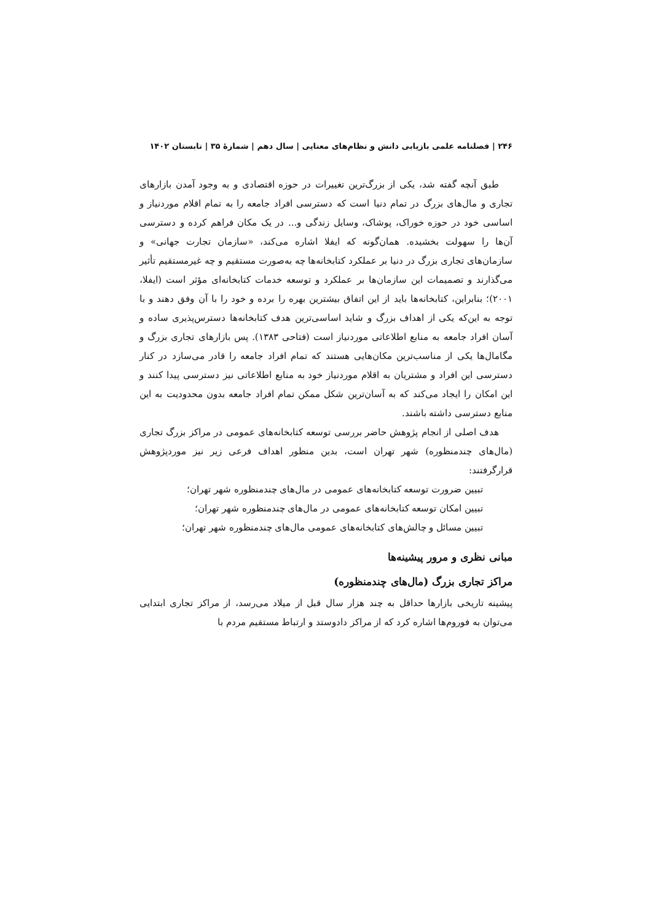۲۴۶ | فصلنامه علمی بازیابی دانش و نظام‌های معنایی | سال دهم | شمارهٔ ۳۵ | تابستان ۱۴۰۲
طبق آنچه گفته شد، یکی از بزرگ‌ترین تغییرات در حوزه اقتصادی و به وجود آمدن بازارهای تجاری و مال‌های بزرگ در تمام دنیا است که دسترسی افراد جامعه را به تمام اقلام موردنیاز و اساسی خود در حوزه خوراک، پوشاک، وسایل زندگی و... در یک مکان فراهم کرده و دسترسی آن‌ها را سهولت بخشیده. همان‌گونه که ایفلا اشاره می‌کند، «سازمان تجارت جهانی» و سازمان‌های تجاری بزرگ در دنیا بر عملکرد کتابخانه‌ها چه به‌صورت مستقیم و چه غیرمستقیم تأثیر می‌گذارند و تصمیمات این سازمان‌ها بر عملکرد و توسعه خدمات کتابخانه‌ای مؤثر است (ایفلا، ۲۰۰۱)؛ بنابراین، کتابخانه‌ها باید از این اتفاق بیشترین بهره را برده و خود را با آن وفق دهند و با توجه به این‌که یکی از اهداف بزرگ و شاید اساسی‌ترین هدف کتابخانه‌ها دسترس‌پذیری ساده و آسان افراد جامعه به منابع اطلاعاتی موردنیاز است (فتاحی ۱۳۸۳). پس بازارهای تجاری بزرگ و مگامال‌ها یکی از مناسب‌ترین مکان‌هایی هستند که تمام افراد جامعه را قادر می‌سازد در کنار دسترسی این افراد و مشتریان به اقلام موردنیاز خود به منابع اطلاعاتی نیز دسترسی پیدا کنند و این امکان را ایجاد می‌کند که به آسان‌ترین شکل ممکن تمام افراد جامعه بدون محدودیت به این منابع دسترسی داشته باشند.
هدف اصلی از انجام پژوهش حاضر بررسی توسعه کتابخانه‌های عمومی در مراکز بزرگ تجاری (مال‌های چندمنظوره) شهر تهران است، بدین منظور اهداف فرعی زیر نیز موردپژوهش قرارگرفتند:
تبیین ضرورت توسعه کتابخانه‌های عمومی در مال‌های چندمنظوره شهر تهران؛
تبیین امکان توسعه کتابخانه‌های عمومی در مال‌های چندمنظوره شهر تهران؛
تبیین مسائل و چالش‌های کتابخانه‌های عمومی مال‌های چندمنظوره شهر تهران؛
مبانی نظری و مرور پیشینه‌ها
مراکز تجاری بزرگ (مال‌های چندمنظوره)
پیشینه تاریخی بازارها حداقل به چند هزار سال قبل از میلاد می‌رسد، از مراکز تجاری ابتدایی می‌توان به فوروم‌ها اشاره کرد که از مراکز دادوستد و ارتباط مستقیم مردم با